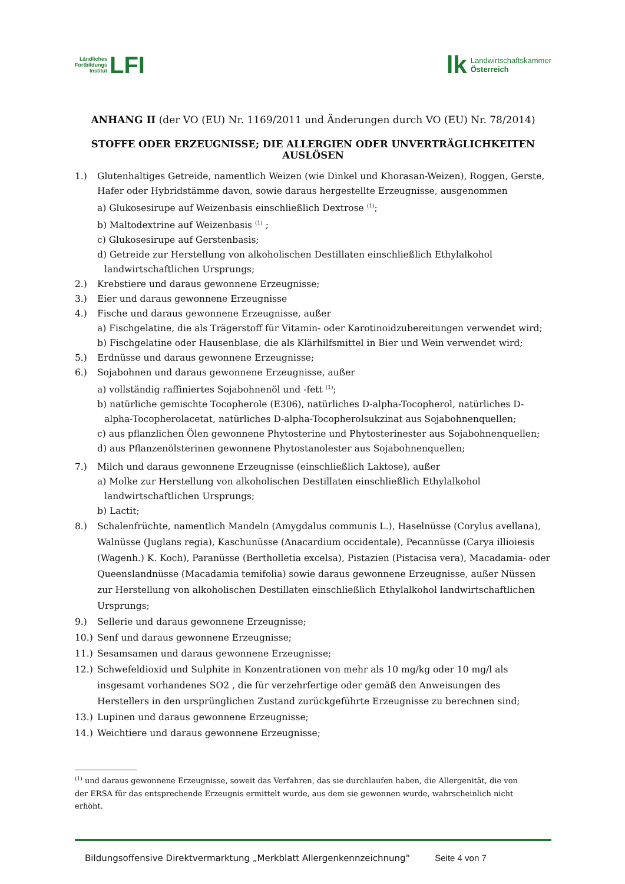Ländliches
Fortbildungs
Institut LFI
lk Landwirtschaftskammer
Österreich
ANHANG II (der VO (EU) Nr. 1169/2011 und Änderungen durch VO (EU) Nr. 78/2014)
STOFFE ODER ERZEUGNISSE; DIE ALLERGIEN ODER UNVERTRÄGLICHKEITEN AUSLÖSEN
1.) Glutenhaltiges Getreide, namentlich Weizen (wie Dinkel und Khorasan-Weizen), Roggen, Gerste, Hafer oder Hybridstämme davon, sowie daraus hergestellte Erzeugnisse, ausgenommen
a) Glukosesirupe auf Weizenbasis einschließlich Dextrose <sup>(1)</sup>;
b) Maltodextrine auf Weizenbasis <sup>(1)</sup> ;
c) Glukosesirupe auf Gerstenbasis;
d) Getreide zur Herstellung von alkoholischen Destillaten einschließlich Ethylalkohol landwirtschaftlichen Ursprungs;
2.) Krebstiere und daraus gewonnene Erzeugnisse;
3.) Eier und daraus gewonnene Erzeugnisse
4.) Fische und daraus gewonnene Erzeugnisse, außer
a) Fischgelatine, die als Trägerstoff für Vitamin- oder Karotinoidzubereitungen verwendet wird;
b) Fischgelatine oder Hausenblase, die als Klärhilfsmittel in Bier und Wein verwendet wird;
5.) Erdnüsse und daraus gewonnene Erzeugnisse;
6.) Sojabohnen und daraus gewonnene Erzeugnisse, außer
a) vollständig raffiniertes Sojabohnenöl und -fett <sup>(1)</sup>;
b) natürliche gemischte Tocopherole (E306), natürliches D-alpha-Tocopherol, natürliches D-alpha-Tocopherolacetat, natürliches D-alpha-Tocopherolsukzinat aus Sojabohnenquellen;
c) aus pflanzlichen Ölen gewonnene Phytosterine und Phytosterinester aus Sojabohnenquellen;
d) aus Pflanzenölsterinen gewonnene Phytostanolester aus Sojabohnenquellen;
7.) Milch und daraus gewonnene Erzeugnisse (einschließlich Laktose), außer
a) Molke zur Herstellung von alkoholischen Destillaten einschließlich Ethylalkohol landwirtschaftlichen Ursprungs;
b) Lactit;
8.) Schalenfrüchte, namentlich Mandeln (Amygdalus communis L.), Haselnüsse (Corylus avellana), Walnüsse (Juglans regia), Kaschunüsse (Anacardium occidentale), Pecannüsse (Carya illioiesis (Wagenh.) K. Koch), Paranüsse (Bertholletia excelsa), Pistazien (Pistacisa vera), Macadamia- oder Queenslandnüsse (Macadamia temifolia) sowie daraus gewonnene Erzeugnisse, außer Nüssen zur Herstellung von alkoholischen Destillaten einschließlich Ethylalkohol landwirtschaftlichen Ursprungs;
9.) Sellerie und daraus gewonnene Erzeugnisse;
10.) Senf und daraus gewonnene Erzeugnisse;
11.) Sesamsamen und daraus gewonnene Erzeugnisse;
12.) Schwefeldioxid und Sulphite in Konzentrationen von mehr als 10 mg/kg oder 10 mg/l als insgesamt vorhandenes SO2 , die für verzehrfertige oder gemäß den Anweisungen des Herstellers in den ursprünglichen Zustand zurückgeführte Erzeugnisse zu berechnen sind;
13.) Lupinen und daraus gewonnene Erzeugnisse;
14.) Weichtiere und daraus gewonnene Erzeugnisse;
<sup>(1)</sup> und daraus gewonnene Erzeugnisse, soweit das Verfahren, das sie durchlaufen haben, die Allergenität, die von der ERSA für das entsprechende Erzeugnis ermittelt wurde, aus dem sie gewonnen wurde, wahrscheinlich nicht erhöht.
Bildungsoffensive Direktvermarktung „Merkblatt Allergenkennzeichnung“ Seite 4 von 7